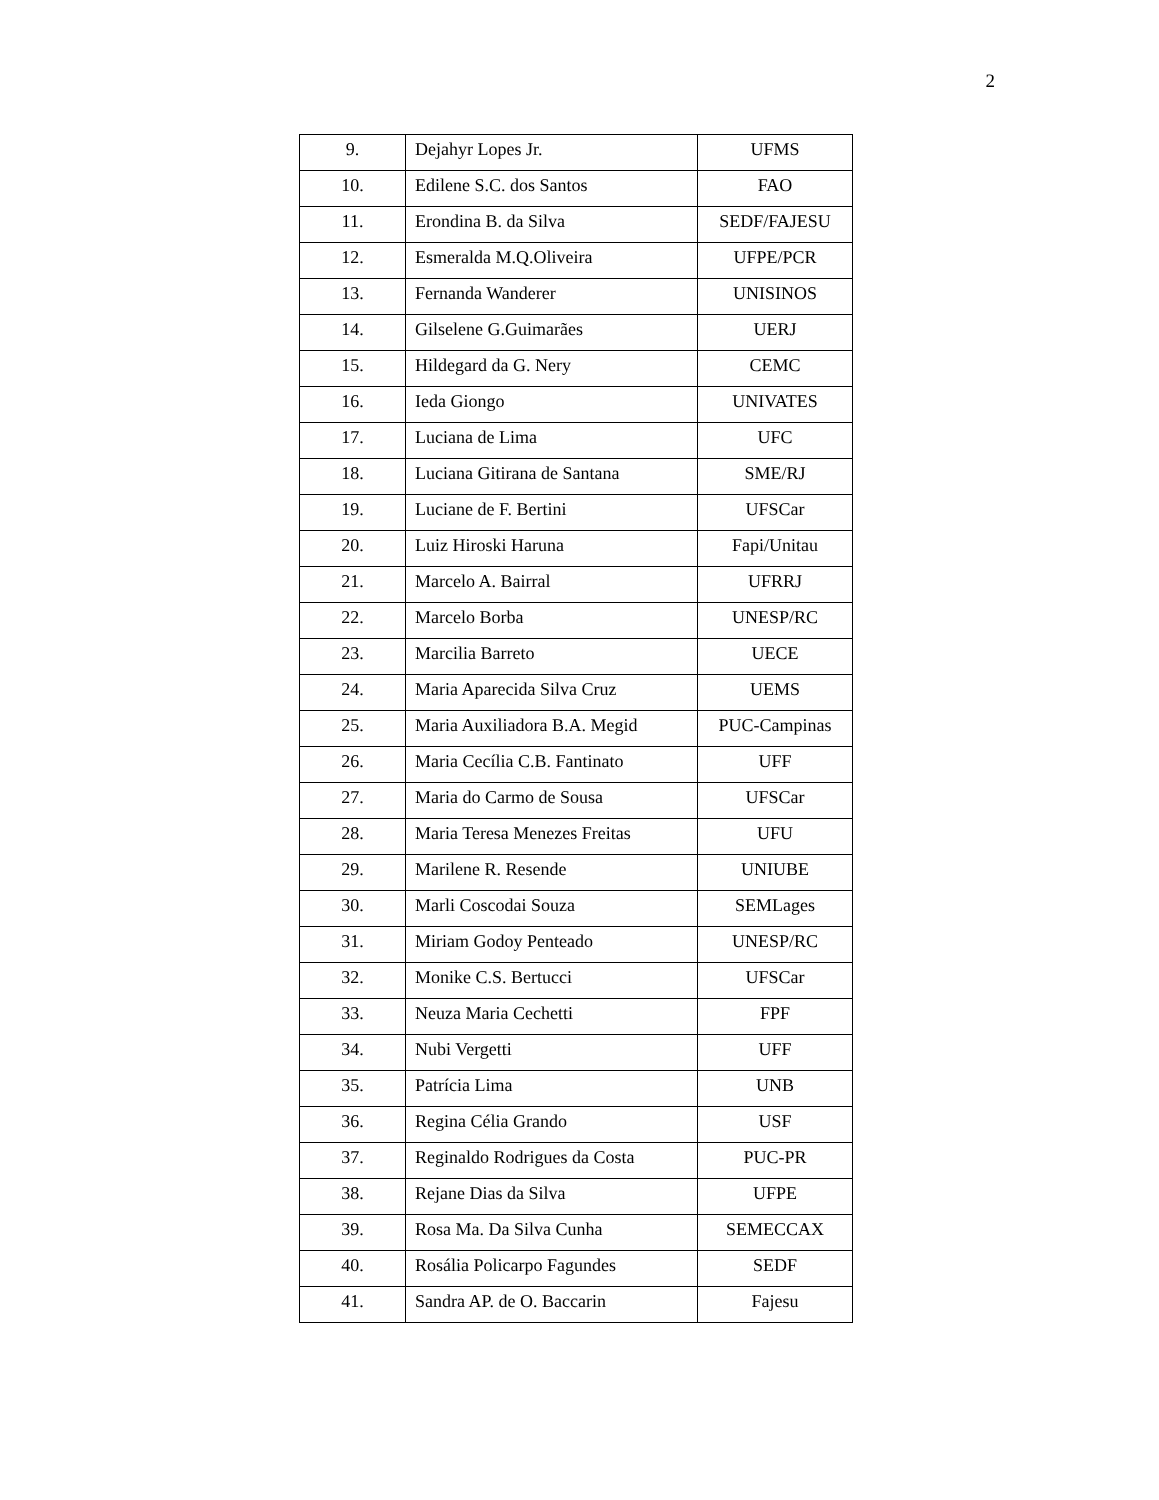2
| 9. | Dejahyr Lopes Jr. | UFMS |
| 10. | Edilene S.C. dos Santos | FAO |
| 11. | Erondina B. da Silva | SEDF/FAJESU |
| 12. | Esmeralda M.Q.Oliveira | UFPE/PCR |
| 13. | Fernanda Wanderer | UNISINOS |
| 14. | Gilselene G.Guimarães | UERJ |
| 15. | Hildegard da G. Nery | CEMC |
| 16. | Ieda Giongo | UNIVATES |
| 17. | Luciana de Lima | UFC |
| 18. | Luciana Gitirana de Santana | SME/RJ |
| 19. | Luciane de F. Bertini | UFSCar |
| 20. | Luiz Hiroski Haruna | Fapi/Unitau |
| 21. | Marcelo A. Bairral | UFRRJ |
| 22. | Marcelo Borba | UNESP/RC |
| 23. | Marcilia Barreto | UECE |
| 24. | Maria Aparecida Silva Cruz | UEMS |
| 25. | Maria Auxiliadora B.A. Megid | PUC-Campinas |
| 26. | Maria Cecília C.B. Fantinato | UFF |
| 27. | Maria do Carmo de Sousa | UFSCar |
| 28. | Maria Teresa Menezes Freitas | UFU |
| 29. | Marilene R. Resende | UNIUBE |
| 30. | Marli Coscodai Souza | SEMLages |
| 31. | Miriam Godoy Penteado | UNESP/RC |
| 32. | Monike C.S. Bertucci | UFSCar |
| 33. | Neuza Maria Cechetti | FPF |
| 34. | Nubi Vergetti | UFF |
| 35. | Patrícia Lima | UNB |
| 36. | Regina Célia Grando | USF |
| 37. | Reginaldo Rodrigues da Costa | PUC-PR |
| 38. | Rejane Dias da Silva | UFPE |
| 39. | Rosa Ma. Da Silva Cunha | SEMECCAX |
| 40. | Rosália Policarpo Fagundes | SEDF |
| 41. | Sandra AP. de O. Baccarin | Fajesu |